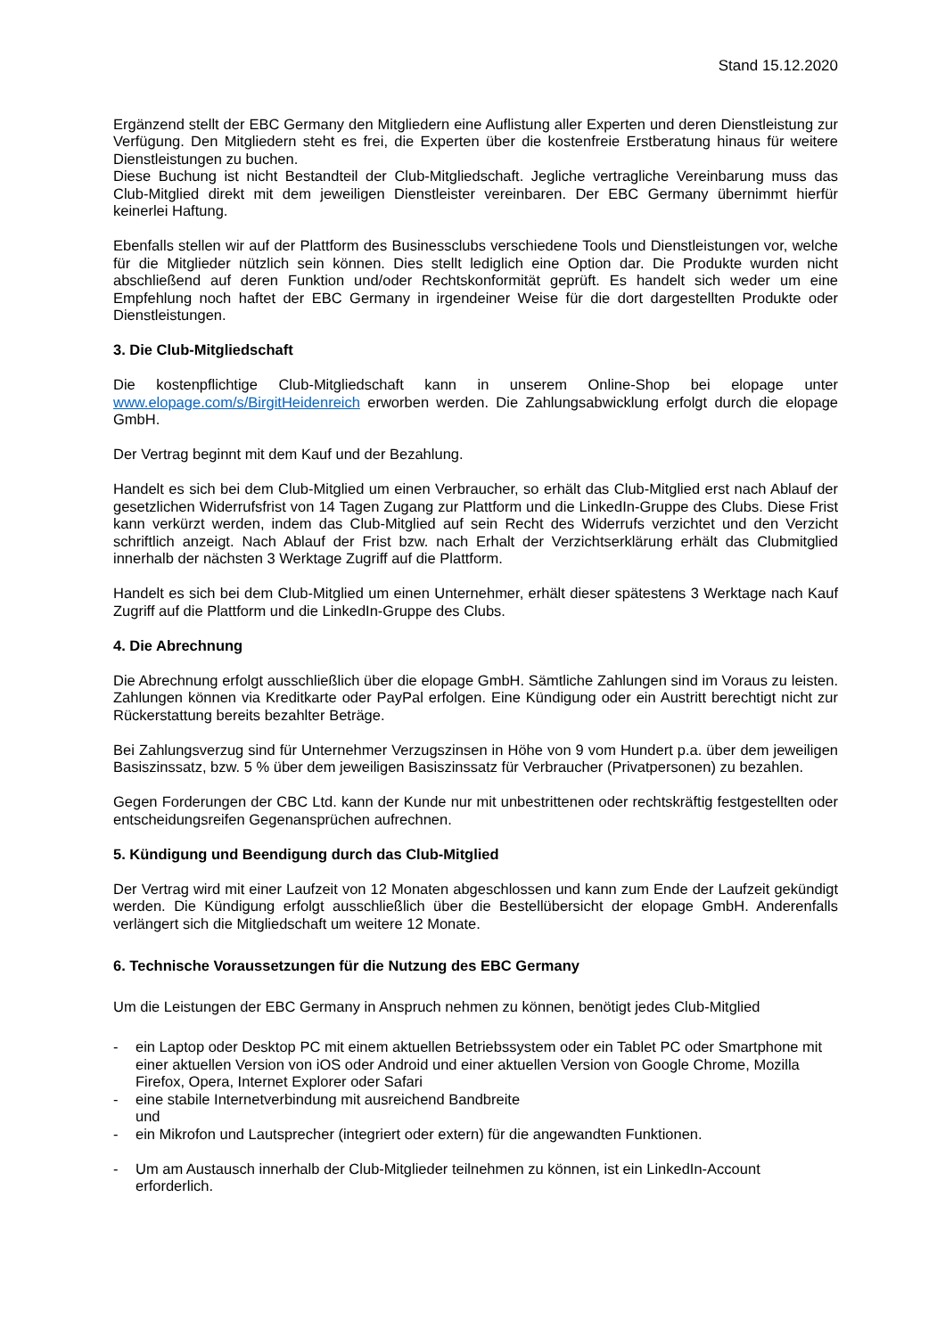Stand 15.12.2020
Ergänzend stellt der EBC Germany den Mitgliedern eine Auflistung aller Experten und deren Dienstleistung zur Verfügung. Den Mitgliedern steht es frei, die Experten über die kostenfreie Erstberatung hinaus für weitere Dienstleistungen zu buchen.
Diese Buchung ist nicht Bestandteil der Club-Mitgliedschaft. Jegliche vertragliche Vereinbarung muss das Club-Mitglied direkt mit dem jeweiligen Dienstleister vereinbaren. Der EBC Germany übernimmt hierfür keinerlei Haftung.
Ebenfalls stellen wir auf der Plattform des Businessclubs verschiedene Tools und Dienstleistungen vor, welche für die Mitglieder nützlich sein können. Dies stellt lediglich eine Option dar. Die Produkte wurden nicht abschließend auf deren Funktion und/oder Rechtskonformität geprüft. Es handelt sich weder um eine Empfehlung noch haftet der EBC Germany in irgendeiner Weise für die dort dargestellten Produkte oder Dienstleistungen.
3. Die Club-Mitgliedschaft
Die kostenpflichtige Club-Mitgliedschaft kann in unserem Online-Shop bei elopage unter www.elopage.com/s/BirgitHeidenreich erworben werden. Die Zahlungsabwicklung erfolgt durch die elopage GmbH.
Der Vertrag beginnt mit dem Kauf und der Bezahlung.
Handelt es sich bei dem Club-Mitglied um einen Verbraucher, so erhält das Club-Mitglied erst nach Ablauf der gesetzlichen Widerrufsfrist von 14 Tagen Zugang zur Plattform und die LinkedIn-Gruppe des Clubs. Diese Frist kann verkürzt werden, indem das Club-Mitglied auf sein Recht des Widerrufs verzichtet und den Verzicht schriftlich anzeigt. Nach Ablauf der Frist bzw. nach Erhalt der Verzichtserklärung erhält das Clubmitglied innerhalb der nächsten 3 Werktage Zugriff auf die Plattform.
Handelt es sich bei dem Club-Mitglied um einen Unternehmer, erhält dieser spätestens 3 Werktage nach Kauf Zugriff auf die Plattform und die LinkedIn-Gruppe des Clubs.
4. Die Abrechnung
Die Abrechnung erfolgt ausschließlich über die elopage GmbH. Sämtliche Zahlungen sind im Voraus zu leisten. Zahlungen können via Kreditkarte oder PayPal erfolgen. Eine Kündigung oder ein Austritt berechtigt nicht zur Rückerstattung bereits bezahlter Beträge.
Bei Zahlungsverzug sind für Unternehmer Verzugszinsen in Höhe von 9 vom Hundert p.a. über dem jeweiligen Basiszinssatz, bzw. 5 % über dem jeweiligen Basiszinssatz für Verbraucher (Privatpersonen) zu bezahlen.
Gegen Forderungen der CBC Ltd. kann der Kunde nur mit unbestrittenen oder rechtskräftig festgestellten oder entscheidungsreifen Gegenansprüchen aufrechnen.
5. Kündigung und Beendigung durch das Club-Mitglied
Der Vertrag wird mit einer Laufzeit von 12 Monaten abgeschlossen und kann zum Ende der Laufzeit gekündigt werden. Die Kündigung erfolgt ausschließlich über die Bestellübersicht der elopage GmbH. Anderenfalls verlängert sich die Mitgliedschaft um weitere 12 Monate.
6. Technische Voraussetzungen für die Nutzung des EBC Germany
Um die Leistungen der EBC Germany in Anspruch nehmen zu können, benötigt jedes Club-Mitglied
- ein Laptop oder Desktop PC mit einem aktuellen Betriebssystem oder ein Tablet PC oder Smartphone mit einer aktuellen Version von iOS oder Android und einer aktuellen Version von Google Chrome, Mozilla Firefox, Opera, Internet Explorer oder Safari
- eine stabile Internetverbindung mit ausreichend Bandbreite
und
- ein Mikrofon und Lautsprecher (integriert oder extern) für die angewandten Funktionen.
- Um am Austausch innerhalb der Club-Mitglieder teilnehmen zu können, ist ein LinkedIn-Account erforderlich.